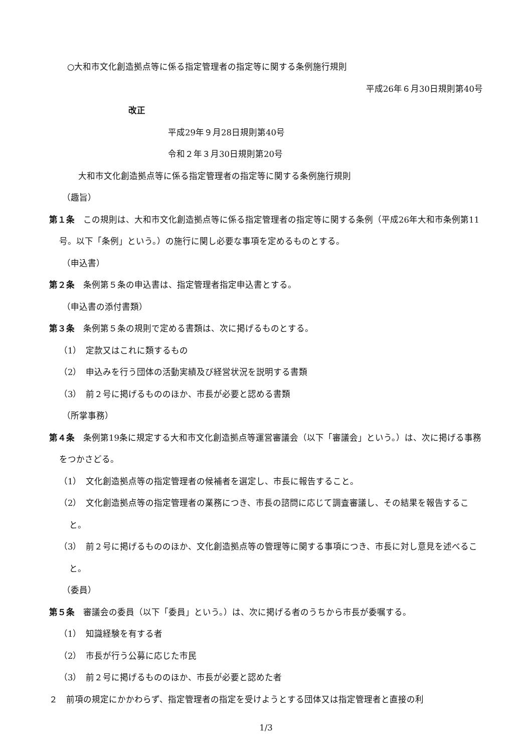○大和市文化創造拠点等に係る指定管理者の指定等に関する条例施行規則
平成26年６月30日規則第40号
改正
平成29年９月28日規則第40号
令和２年３月30日規則第20号
大和市文化創造拠点等に係る指定管理者の指定等に関する条例施行規則
（趣旨）
第１条　この規則は、大和市文化創造拠点等に係る指定管理者の指定等に関する条例（平成26年大和市条例第11号。以下「条例」という。）の施行に関し必要な事項を定めるものとする。
（申込書）
第２条　条例第５条の申込書は、指定管理者指定申込書とする。
（申込書の添付書類）
第３条　条例第５条の規則で定める書類は、次に掲げるものとする。
（1）　定款又はこれに類するもの
（2）　申込みを行う団体の活動実績及び経営状況を説明する書類
（3）　前２号に掲げるもののほか、市長が必要と認める書類
（所掌事務）
第４条　条例第19条に規定する大和市文化創造拠点等運営審議会（以下「審議会」という。）は、次に掲げる事務をつかさどる。
（1）　文化創造拠点等の指定管理者の候補者を選定し、市長に報告すること。
（2）　文化創造拠点等の指定管理者の業務につき、市長の諮問に応じて調査審議し、その結果を報告すること。
（3）　前２号に掲げるもののほか、文化創造拠点等の管理等に関する事項につき、市長に対し意見を述べること。
（委員）
第５条　審議会の委員（以下「委員」という。）は、次に掲げる者のうちから市長が委嘱する。
（1）　知識経験を有する者
（2）　市長が行う公募に応じた市民
（3）　前２号に掲げるもののほか、市長が必要と認めた者
２　前項の規定にかかわらず、指定管理者の指定を受けようとする団体又は指定管理者と直接の利
1/3